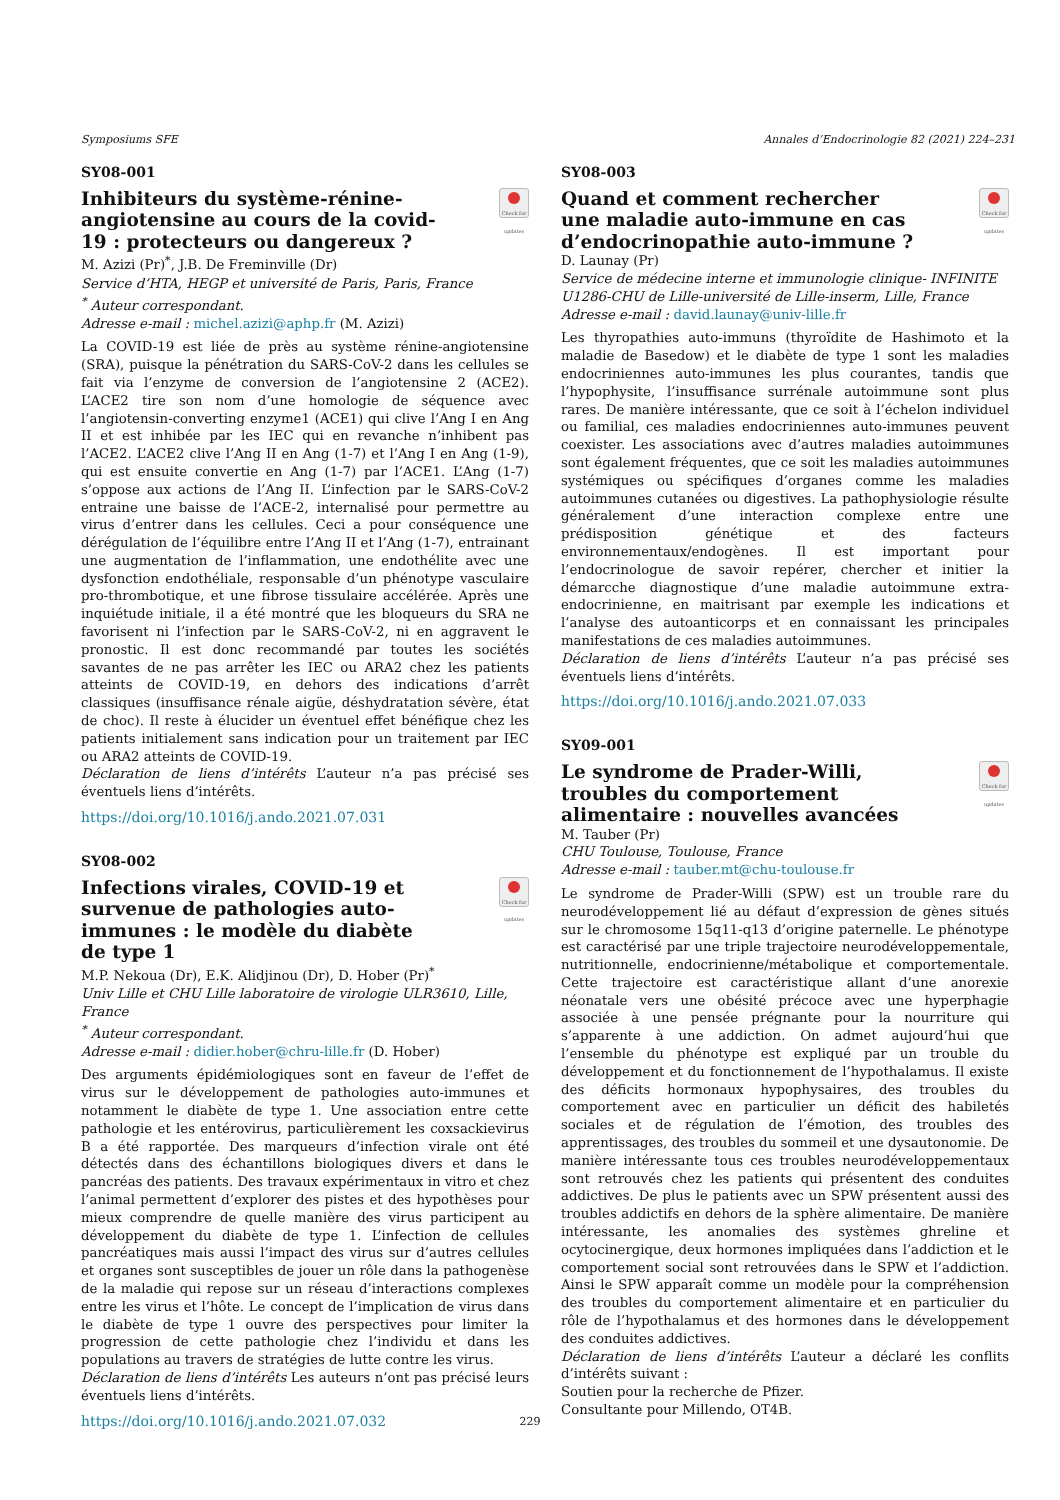Symposiums SFE Annales d’Endocrinologie 82 (2021) 224–231
SY08-001
Inhibiteurs du système-rénine-angiotensine au cours de la covid-19 : protecteurs ou dangereux ?
Check for updates
M. Azizi (Pr)<sup>*</sup>, J.B. De Freminville (Dr)
Service d’HTA, HEGP et université de Paris, Paris, France
<sup>*</sup> Auteur correspondant.
Adresse e-mail : michel.azizi@aphp.fr (M. Azizi)
La COVID-19 est liée de près au système rénine-angiotensine (SRA), puisque la pénétration du SARS-CoV-2 dans les cellules se fait via l’enzyme de conversion de l’angiotensine 2 (ACE2). L’ACE2 tire son nom d’une homologie de séquence avec l’angiotensin-converting enzyme1 (ACE1) qui clive l’Ang I en Ang II et est inhibée par les IEC qui en revanche n’inhibent pas l’ACE2. L’ACE2 clive l’Ang II en Ang (1-7) et l’Ang I en Ang (1-9), qui est ensuite convertie en Ang (1-7) par l’ACE1. L’Ang (1-7) s’oppose aux actions de l’Ang II. L’infection par le SARS-CoV-2 entraine une baisse de l’ACE-2, internalisé pour permettre au virus d’entrer dans les cellules. Ceci a pour conséquence une dérégulation de l’équilibre entre l’Ang II et l’Ang (1-7), entrainant une augmentation de l’inflammation, une endothélite avec une dysfonction endothéliale, responsable d’un phénotype vasculaire pro-thrombotique, et une fibrose tissulaire accélérée. Après une inquiétude initiale, il a été montré que les bloqueurs du SRA ne favorisent ni l’infection par le SARS-CoV-2, ni en aggravent le pronostic. Il est donc recommandé par toutes les sociétés savantes de ne pas arrêter les IEC ou ARA2 chez les patients atteints de COVID-19, en dehors des indications d’arrêt classiques (insuffisance rénale aigüe, déshydratation sévère, état de choc). Il reste à élucider un éventuel effet bénéfique chez les patients initialement sans indication pour un traitement par IEC ou ARA2 atteints de COVID-19.
Déclaration de liens d’intérêts L’auteur n’a pas précisé ses éventuels liens d’intérêts.
https://doi.org/10.1016/j.ando.2021.07.031
SY08-002
Infections virales, COVID-19 et survenue de pathologies auto-immunes : le modèle du diabète de type 1
Check for updates
M.P. Nekoua (Dr), E.K. Alidjinou (Dr), D. Hober (Pr)<sup>*</sup>
Univ Lille et CHU Lille laboratoire de virologie ULR3610, Lille, France
<sup>*</sup> Auteur correspondant.
Adresse e-mail : didier.hober@chru-lille.fr (D. Hober)
Des arguments épidémiologiques sont en faveur de l’effet de virus sur le développement de pathologies auto-immunes et notamment le diabète de type 1. Une association entre cette pathologie et les entérovirus, particulièrement les coxsackievirus B a été rapportée. Des marqueurs d’infection virale ont été détectés dans des échantillons biologiques divers et dans le pancréas des patients. Des travaux expérimentaux in vitro et chez l’animal permettent d’explorer des pistes et des hypothèses pour mieux comprendre de quelle manière des virus participent au développement du diabète de type 1. L’infection de cellules pancréatiques mais aussi l’impact des virus sur d’autres cellules et organes sont susceptibles de jouer un rôle dans la pathogenèse de la maladie qui repose sur un réseau d’interactions complexes entre les virus et l’hôte. Le concept de l’implication de virus dans le diabète de type 1 ouvre des perspectives pour limiter la progression de cette pathologie chez l’individu et dans les populations au travers de stratégies de lutte contre les virus.
Déclaration de liens d’intérêts Les auteurs n’ont pas précisé leurs éventuels liens d’intérêts.
https://doi.org/10.1016/j.ando.2021.07.032
SY08-003
Quand et comment rechercher une maladie auto-immune en cas d’endocrinopathie auto-immune ?
Check for updates
D. Launay (Pr)
Service de médecine interne et immunologie clinique- INFINITE U1286-CHU de Lille-université de Lille-inserm, Lille, France
Adresse e-mail : david.launay@univ-lille.fr
Les thyropathies auto-immuns (thyroïdite de Hashimoto et la maladie de Basedow) et le diabète de type 1 sont les maladies endocriniennes auto-immunes les plus courantes, tandis que l’hypophysite, l’insuffisance surrénale autoimmune sont plus rares. De manière intéressante, que ce soit à l’échelon individuel ou familial, ces maladies endocriniennes auto-immunes peuvent coexister. Les associations avec d’autres maladies autoimmunes sont également fréquentes, que ce soit les maladies autoimmunes systémiques ou spécifiques d’organes comme les maladies autoimmunes cutanées ou digestives. La pathophysiologie résulte généralement d’une interaction complexe entre une prédisposition génétique et des facteurs environnementaux/endogènes. Il est important pour l’endocrinologue de savoir repérer, chercher et initier la démarcche diagnostique d’une maladie autoimmune extra-endocrinienne, en maitrisant par exemple les indications et l’analyse des autoanticorps et en connaissant les principales manifestations de ces maladies autoimmunes.
Déclaration de liens d’intérêts L’auteur n’a pas précisé ses éventuels liens d’intérêts.
https://doi.org/10.1016/j.ando.2021.07.033
SY09-001
Le syndrome de Prader-Willi, troubles du comportement alimentaire : nouvelles avancées
Check for updates
M. Tauber (Pr)
CHU Toulouse, Toulouse, France
Adresse e-mail : tauber.mt@chu-toulouse.fr
Le syndrome de Prader-Willi (SPW) est un trouble rare du neurodéveloppement lié au défaut d’expression de gènes situés sur le chromosome 15q11-q13 d’origine paternelle. Le phénotype est caractérisé par une triple trajectoire neurodéveloppementale, nutritionnelle, endocrinienne/métabolique et comportementale. Cette trajectoire est caractéristique allant d’une anorexie néonatale vers une obésité précoce avec une hyperphagie associée à une pensée prégnante pour la nourriture qui s’apparente à une addiction. On admet aujourd’hui que l’ensemble du phénotype est expliqué par un trouble du développement et du fonctionnement de l’hypothalamus. Il existe des déficits hormonaux hypophysaires, des troubles du comportement avec en particulier un déficit des habiletés sociales et de régulation de l’émotion, des troubles des apprentissages, des troubles du sommeil et une dysautonomie. De manière intéressante tous ces troubles neurodéveloppementaux sont retrouvés chez les patients qui présentent des conduites addictives. De plus le patients avec un SPW présentent aussi des troubles addictifs en dehors de la sphère alimentaire. De manière intéressante, les anomalies des systèmes ghreline et ocytocinergique, deux hormones impliquées dans l’addiction et le comportement social sont retrouvées dans le SPW et l’addiction. Ainsi le SPW apparaît comme un modèle pour la compréhension des troubles du comportement alimentaire et en particulier du rôle de l’hypothalamus et des hormones dans le développement des conduites addictives.
Déclaration de liens d’intérêts L’auteur a déclaré les conflits d’intérêts suivant :
Soutien pour la recherche de Pfizer.
Consultante pour Millendo, OT4B.
229